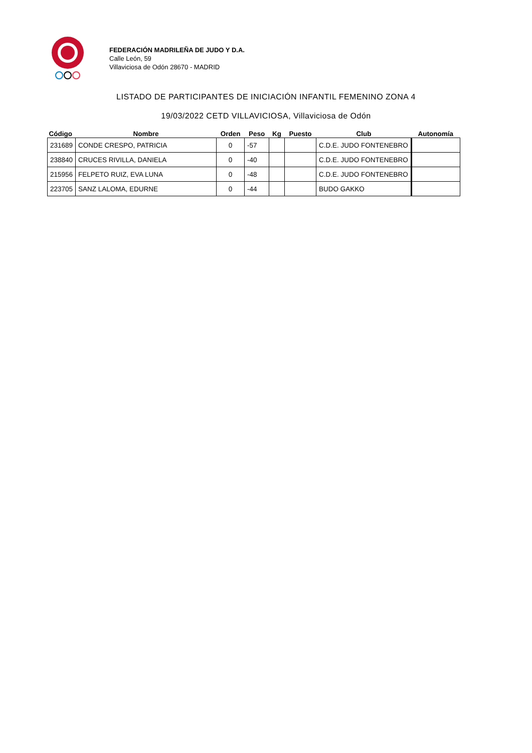FEDERACIÓN MADRILEÑA DE JUDO Y D.A.
Calle León, 59
Villaviciosa de Odón 28670 - MADRID
LISTADO DE PARTICIPANTES DE INICIACIÓN INFANTIL FEMENINO ZONA 4
19/03/2022 CETD VILLAVICIOSA, Villaviciosa de Odón
| Código | Nombre | Orden | Peso | Kg | Puesto | Club | Autonomía |
| --- | --- | --- | --- | --- | --- | --- | --- |
| 231689 | CONDE CRESPO, PATRICIA | 0 | -57 | | | C.D.E. JUDO FONTENEBRO | |
| 238840 | CRUCES RIVILLA, DANIELA | 0 | -40 | | | C.D.E. JUDO FONTENEBRO | |
| 215956 | FELPETO RUIZ, EVA LUNA | 0 | -48 | | | C.D.E. JUDO FONTENEBRO | |
| 223705 | SANZ LALOMA, EDURNE | 0 | -44 | | | BUDO GAKKO | |